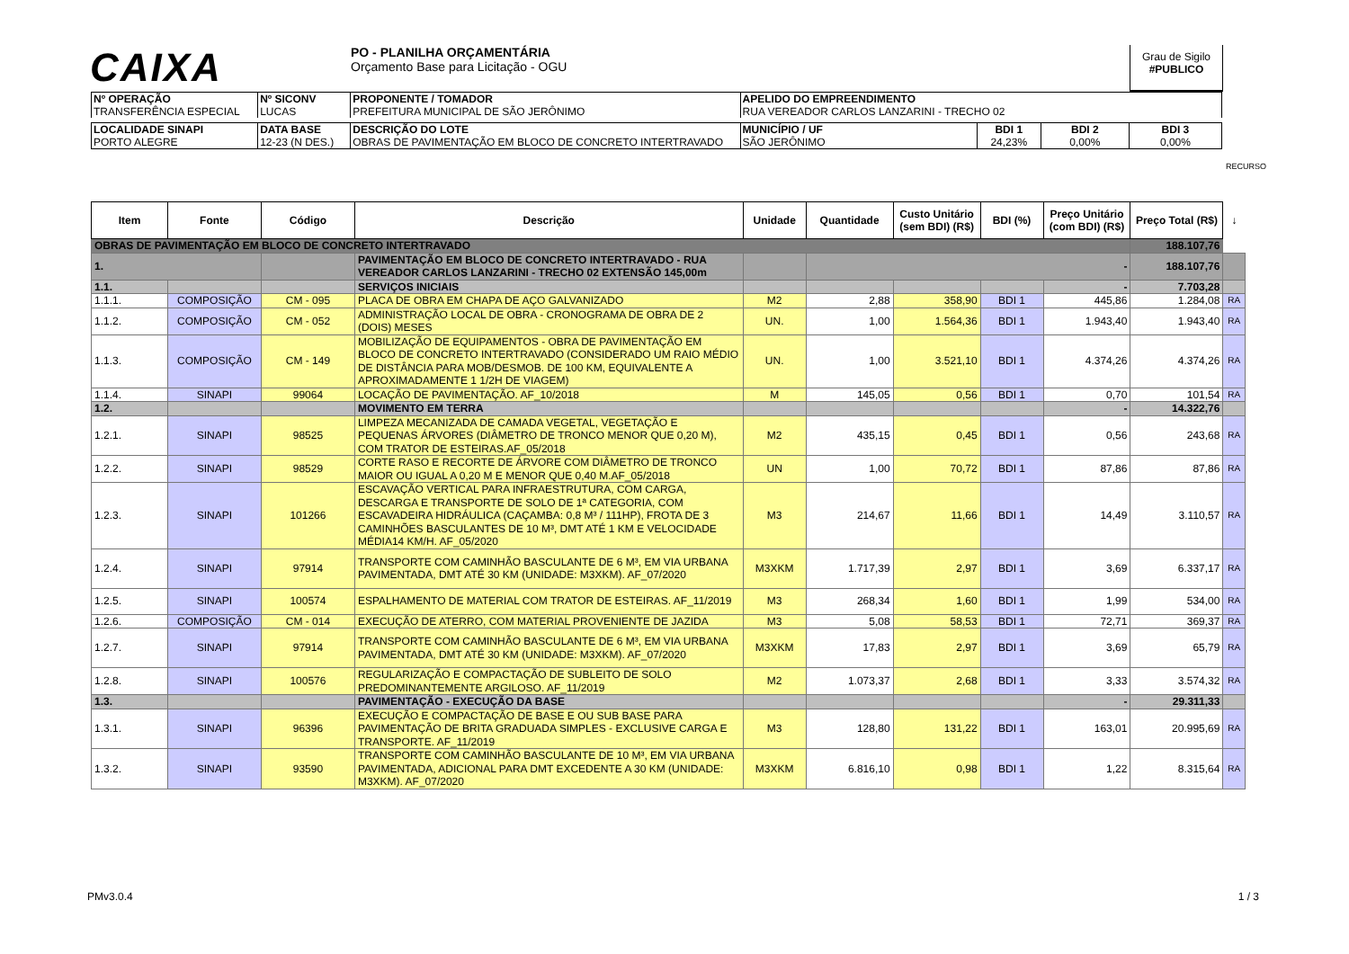CAIXA
PO - PLANILHA ORÇAMENTÁRIA
Orçamento Base para Licitação - OGU
Grau de Sigilo
#PUBLICO
| Nº OPERAÇÃO TRANSFERÊNCIA ESPECIAL | Nº SICONV LUCAS | PROPONENTE / TOMADOR PREFEITURA MUNICIPAL DE SÃO JERÔNIMO | APELIDO DO EMPREENDIMENTO RUA VEREADOR CARLOS LANZARINI - TRECHO 02 | | | |
| LOCALIDADE SINAPI PORTO ALEGRE | DATA BASE 12-23 (N DES.) | DESCRIÇÃO DO LOTE OBRAS DE PAVIMENTAÇÃO EM BLOCO DE CONCRETO INTERTRAVADO | MUNICÍPIO / UF SÃO JERÔNIMO | BDI 1 24,23% | BDI 2 0,00% | BDI 3 0,00% |
RECURSO
| Item | Fonte | Código | Descrição | Unidade | Quantidade | Custo Unitário (sem BDI) (R$) | BDI (%) | Preço Unitário (com BDI) (R$) | Preço Total (R$) | ↓ |
| --- | --- | --- | --- | --- | --- | --- | --- | --- | --- | --- |
| OBRAS DE PAVIMENTAÇÃO EM BLOCO DE CONCRETO INTERTRAVADO | | | | | | | | | 188.107,76 | |
| 1. | | | PAVIMENTAÇÃO EM BLOCO DE CONCRETO INTERTRAVADO - RUA VEREADOR CARLOS LANZARINI - TRECHO 02 EXTENSÃO 145,00m | | - | | | | 188.107,76 | |
| 1.1. | | | SERVIÇOS INICIAIS | | | | | - | 7.703,28 | |
| 1.1.1. | COMPOSIÇÃO | CM - 095 | PLACA DE OBRA EM CHAPA DE AÇO GALVANIZADO | M2 | 2,88 | 358,90 | BDI 1 | 445,86 | 1.284,08 | RA |
| 1.1.2. | COMPOSIÇÃO | CM - 052 | ADMINISTRAÇÃO LOCAL DE OBRA - CRONOGRAMA DE OBRA DE 2 (DOIS) MESES | UN. | 1,00 | 1.564,36 | BDI 1 | 1.943,40 | 1.943,40 | RA |
| 1.1.3. | COMPOSIÇÃO | CM - 149 | MOBILIZAÇÃO DE EQUIPAMENTOS - OBRA DE PAVIMENTAÇÃO EM BLOCO DE CONCRETO INTERTRAVADO (CONSIDERADO UM RAIO MÉDIO DE DISTÂNCIA PARA MOB/DESMOB. DE 100 KM, EQUIVALENTE A APROXIMADAMENTE 1 1/2H DE VIAGEM) | UN. | 1,00 | 3.521,10 | BDI 1 | 4.374,26 | 4.374,26 | RA |
| 1.1.4. | SINAPI | 99064 | LOCAÇÃO DE PAVIMENTAÇÃO. AF_10/2018 | M | 145,05 | 0,56 | BDI 1 | 0,70 | 101,54 | RA |
| 1.2. | | | MOVIMENTO EM TERRA | | | | | - | 14.322,76 | |
| 1.2.1. | SINAPI | 98525 | LIMPEZA MECANIZADA DE CAMADA VEGETAL, VEGETAÇÃO E PEQUENAS ÁRVORES (DIÂMETRO DE TRONCO MENOR QUE 0,20 M), COM TRATOR DE ESTEIRAS.AF_05/2018 | M2 | 435,15 | 0,45 | BDI 1 | 0,56 | 243,68 | RA |
| 1.2.2. | SINAPI | 98529 | CORTE RASO E RECORTE DE ÁRVORE COM DIÂMETRO DE TRONCO MAIOR OU IGUAL A 0,20 M E MENOR QUE 0,40 M.AF_05/2018 | UN | 1,00 | 70,72 | BDI 1 | 87,86 | 87,86 | RA |
| 1.2.3. | SINAPI | 101266 | ESCAVAÇÃO VERTICAL PARA INFRAESTRUTURA, COM CARGA, DESCARGA E TRANSPORTE DE SOLO DE 1ª CATEGORIA, COM ESCAVADEIRA HIDRÁULICA (CAÇAMBA: 0,8 M³ / 111HP), FROTA DE 3 CAMINHÕES BASCULANTES DE 10 M³, DMT ATÉ 1 KM E VELOCIDADE MÉDIA14 KM/H. AF_05/2020 | M3 | 214,67 | 11,66 | BDI 1 | 14,49 | 3.110,57 | RA |
| 1.2.4. | SINAPI | 97914 | TRANSPORTE COM CAMINHÃO BASCULANTE DE 6 M³, EM VIA URBANA PAVIMENTADA, DMT ATÉ 30 KM (UNIDADE: M3XKM). AF_07/2020 | M3XKM | 1.717,39 | 2,97 | BDI 1 | 3,69 | 6.337,17 | RA |
| 1.2.5. | SINAPI | 100574 | ESPALHAMENTO DE MATERIAL COM TRATOR DE ESTEIRAS. AF_11/2019 | M3 | 268,34 | 1,60 | BDI 1 | 1,99 | 534,00 | RA |
| 1.2.6. | COMPOSIÇÃO | CM - 014 | EXECUÇÃO DE ATERRO, COM MATERIAL PROVENIENTE DE JAZIDA | M3 | 5,08 | 58,53 | BDI 1 | 72,71 | 369,37 | RA |
| 1.2.7. | SINAPI | 97914 | TRANSPORTE COM CAMINHÃO BASCULANTE DE 6 M³, EM VIA URBANA PAVIMENTADA, DMT ATÉ 30 KM (UNIDADE: M3XKM). AF_07/2020 | M3XKM | 17,83 | 2,97 | BDI 1 | 3,69 | 65,79 | RA |
| 1.2.8. | SINAPI | 100576 | REGULARIZAÇÃO E COMPACTAÇÃO DE SUBLEITO DE SOLO PREDOMINANTEMENTE ARGILOSO. AF_11/2019 | M2 | 1.073,37 | 2,68 | BDI 1 | 3,33 | 3.574,32 | RA |
| 1.3. | | | PAVIMENTAÇÃO - EXECUÇÃO DA BASE | | | | | - | 29.311,33 | |
| 1.3.1. | SINAPI | 96396 | EXECUÇÃO E COMPACTAÇÃO DE BASE E OU SUB BASE PARA PAVIMENTAÇÃO DE BRITA GRADUADA SIMPLES - EXCLUSIVE CARGA E TRANSPORTE. AF_11/2019 | M3 | 128,80 | 131,22 | BDI 1 | 163,01 | 20.995,69 | RA |
| 1.3.2. | SINAPI | 93590 | TRANSPORTE COM CAMINHÃO BASCULANTE DE 10 M³, EM VIA URBANA PAVIMENTADA, ADICIONAL PARA DMT EXCEDENTE A 30 KM (UNIDADE: M3XKM). AF_07/2020 | M3XKM | 6.816,10 | 0,98 | BDI 1 | 1,22 | 8.315,64 | RA |
PMv3.0.4 1 / 3